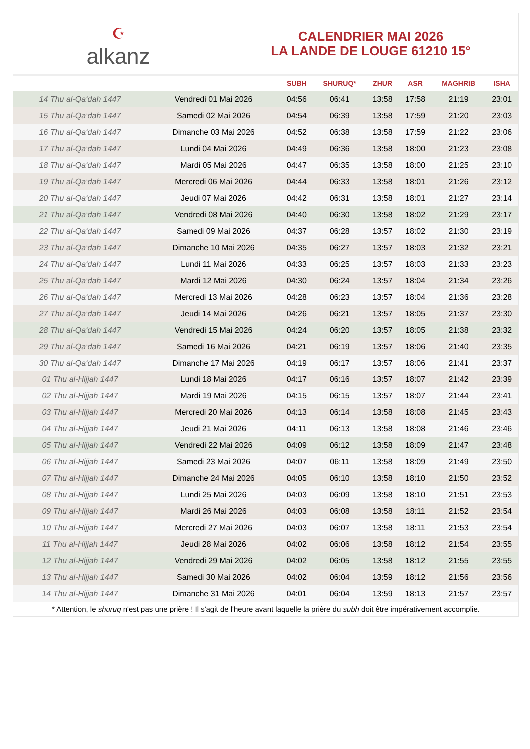☪
alkanz
CALENDRIER MAI 2026
LA LANDE DE LOUGE 61210 15°
| | | SUBH | SHURUQ* | ZHUR | ASR | MAGHRIB | ISHA |
| --- | --- | --- | --- | --- | --- | --- | --- |
| 14 Thu al-Qa‘dah 1447 | Vendredi 01 Mai 2026 | 04:56 | 06:41 | 13:58 | 17:58 | 21:19 | 23:01 |
| 15 Thu al-Qa‘dah 1447 | Samedi 02 Mai 2026 | 04:54 | 06:39 | 13:58 | 17:59 | 21:20 | 23:03 |
| 16 Thu al-Qa‘dah 1447 | Dimanche 03 Mai 2026 | 04:52 | 06:38 | 13:58 | 17:59 | 21:22 | 23:06 |
| 17 Thu al-Qa‘dah 1447 | Lundi 04 Mai 2026 | 04:49 | 06:36 | 13:58 | 18:00 | 21:23 | 23:08 |
| 18 Thu al-Qa‘dah 1447 | Mardi 05 Mai 2026 | 04:47 | 06:35 | 13:58 | 18:00 | 21:25 | 23:10 |
| 19 Thu al-Qa‘dah 1447 | Mercredi 06 Mai 2026 | 04:44 | 06:33 | 13:58 | 18:01 | 21:26 | 23:12 |
| 20 Thu al-Qa‘dah 1447 | Jeudi 07 Mai 2026 | 04:42 | 06:31 | 13:58 | 18:01 | 21:27 | 23:14 |
| 21 Thu al-Qa‘dah 1447 | Vendredi 08 Mai 2026 | 04:40 | 06:30 | 13:58 | 18:02 | 21:29 | 23:17 |
| 22 Thu al-Qa‘dah 1447 | Samedi 09 Mai 2026 | 04:37 | 06:28 | 13:57 | 18:02 | 21:30 | 23:19 |
| 23 Thu al-Qa‘dah 1447 | Dimanche 10 Mai 2026 | 04:35 | 06:27 | 13:57 | 18:03 | 21:32 | 23:21 |
| 24 Thu al-Qa‘dah 1447 | Lundi 11 Mai 2026 | 04:33 | 06:25 | 13:57 | 18:03 | 21:33 | 23:23 |
| 25 Thu al-Qa‘dah 1447 | Mardi 12 Mai 2026 | 04:30 | 06:24 | 13:57 | 18:04 | 21:34 | 23:26 |
| 26 Thu al-Qa‘dah 1447 | Mercredi 13 Mai 2026 | 04:28 | 06:23 | 13:57 | 18:04 | 21:36 | 23:28 |
| 27 Thu al-Qa‘dah 1447 | Jeudi 14 Mai 2026 | 04:26 | 06:21 | 13:57 | 18:05 | 21:37 | 23:30 |
| 28 Thu al-Qa‘dah 1447 | Vendredi 15 Mai 2026 | 04:24 | 06:20 | 13:57 | 18:05 | 21:38 | 23:32 |
| 29 Thu al-Qa‘dah 1447 | Samedi 16 Mai 2026 | 04:21 | 06:19 | 13:57 | 18:06 | 21:40 | 23:35 |
| 30 Thu al-Qa‘dah 1447 | Dimanche 17 Mai 2026 | 04:19 | 06:17 | 13:57 | 18:06 | 21:41 | 23:37 |
| 01 Thu al-Hijjah 1447 | Lundi 18 Mai 2026 | 04:17 | 06:16 | 13:57 | 18:07 | 21:42 | 23:39 |
| 02 Thu al-Hijjah 1447 | Mardi 19 Mai 2026 | 04:15 | 06:15 | 13:57 | 18:07 | 21:44 | 23:41 |
| 03 Thu al-Hijjah 1447 | Mercredi 20 Mai 2026 | 04:13 | 06:14 | 13:58 | 18:08 | 21:45 | 23:43 |
| 04 Thu al-Hijjah 1447 | Jeudi 21 Mai 2026 | 04:11 | 06:13 | 13:58 | 18:08 | 21:46 | 23:46 |
| 05 Thu al-Hijjah 1447 | Vendredi 22 Mai 2026 | 04:09 | 06:12 | 13:58 | 18:09 | 21:47 | 23:48 |
| 06 Thu al-Hijjah 1447 | Samedi 23 Mai 2026 | 04:07 | 06:11 | 13:58 | 18:09 | 21:49 | 23:50 |
| 07 Thu al-Hijjah 1447 | Dimanche 24 Mai 2026 | 04:05 | 06:10 | 13:58 | 18:10 | 21:50 | 23:52 |
| 08 Thu al-Hijjah 1447 | Lundi 25 Mai 2026 | 04:03 | 06:09 | 13:58 | 18:10 | 21:51 | 23:53 |
| 09 Thu al-Hijjah 1447 | Mardi 26 Mai 2026 | 04:03 | 06:08 | 13:58 | 18:11 | 21:52 | 23:54 |
| 10 Thu al-Hijjah 1447 | Mercredi 27 Mai 2026 | 04:03 | 06:07 | 13:58 | 18:11 | 21:53 | 23:54 |
| 11 Thu al-Hijjah 1447 | Jeudi 28 Mai 2026 | 04:02 | 06:06 | 13:58 | 18:12 | 21:54 | 23:55 |
| 12 Thu al-Hijjah 1447 | Vendredi 29 Mai 2026 | 04:02 | 06:05 | 13:58 | 18:12 | 21:55 | 23:55 |
| 13 Thu al-Hijjah 1447 | Samedi 30 Mai 2026 | 04:02 | 06:04 | 13:59 | 18:12 | 21:56 | 23:56 |
| 14 Thu al-Hijjah 1447 | Dimanche 31 Mai 2026 | 04:01 | 06:04 | 13:59 | 18:13 | 21:57 | 23:57 |
* Attention, le shuruq n'est pas une prière ! Il s'agit de l'heure avant laquelle la prière du subh doit être impérativement accomplie.